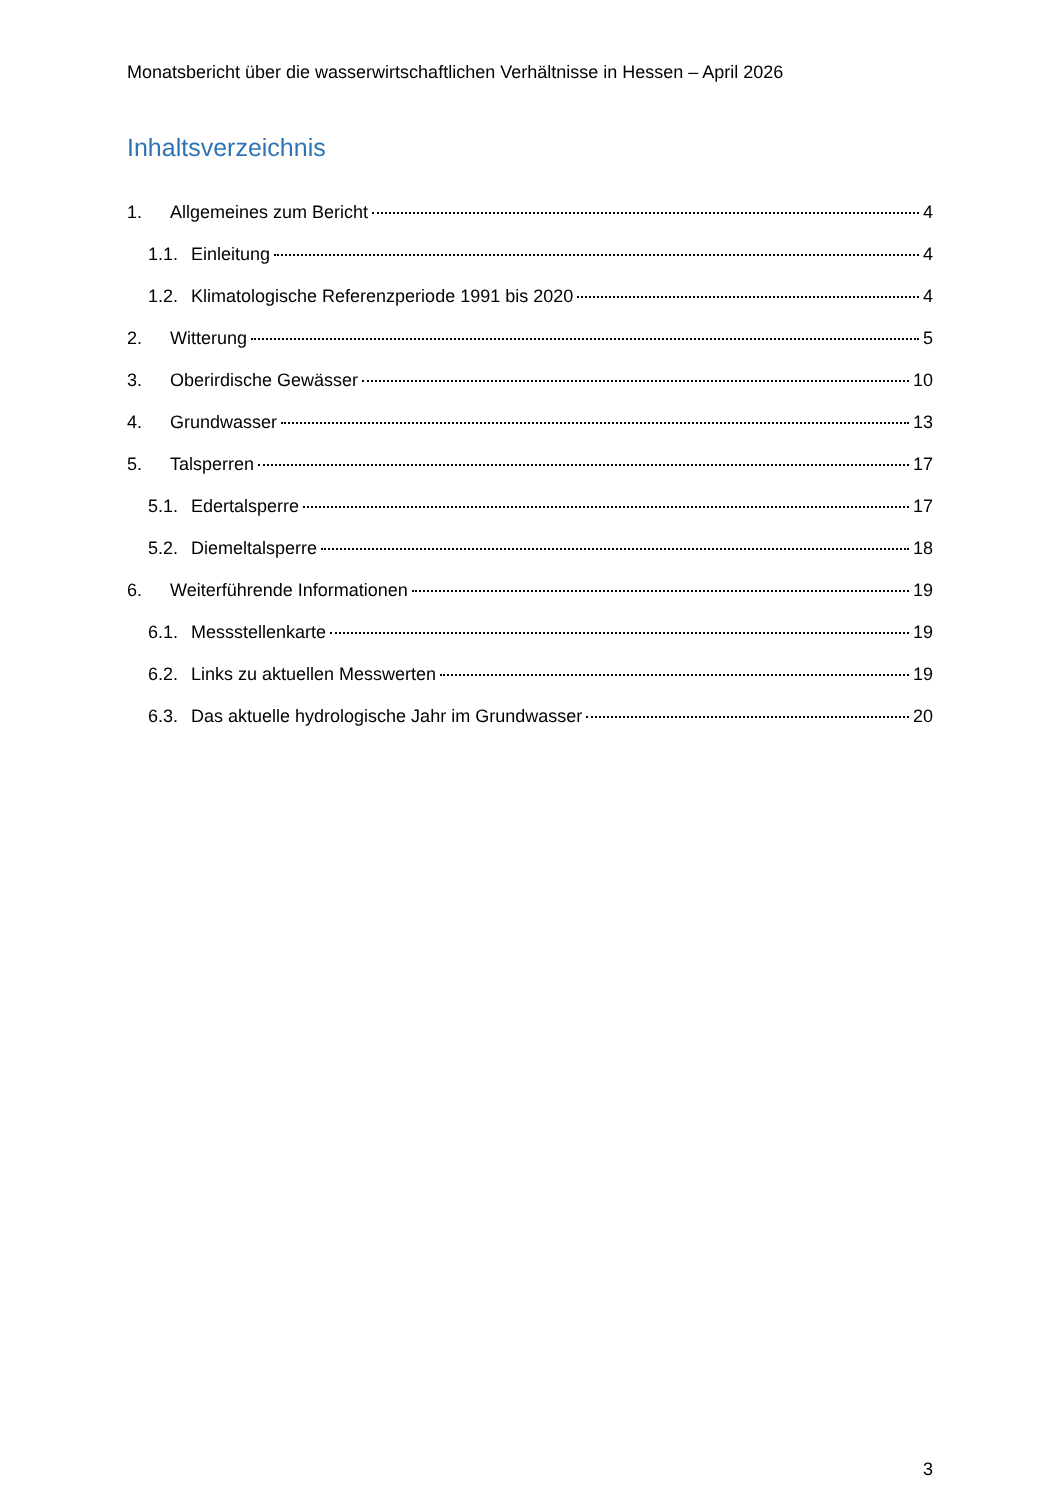Monatsbericht über die wasserwirtschaftlichen Verhältnisse in Hessen – April 2026
Inhaltsverzeichnis
1. Allgemeines zum Bericht 4
1.1. Einleitung 4
1.2. Klimatologische Referenzperiode 1991 bis 2020 4
2. Witterung 5
3. Oberirdische Gewässer 10
4. Grundwasser 13
5. Talsperren 17
5.1. Edertalsperre 17
5.2. Diemeltalsperre 18
6. Weiterführende Informationen 19
6.1. Messstellenkarte 19
6.2. Links zu aktuellen Messwerten 19
6.3. Das aktuelle hydrologische Jahr im Grundwasser 20
3